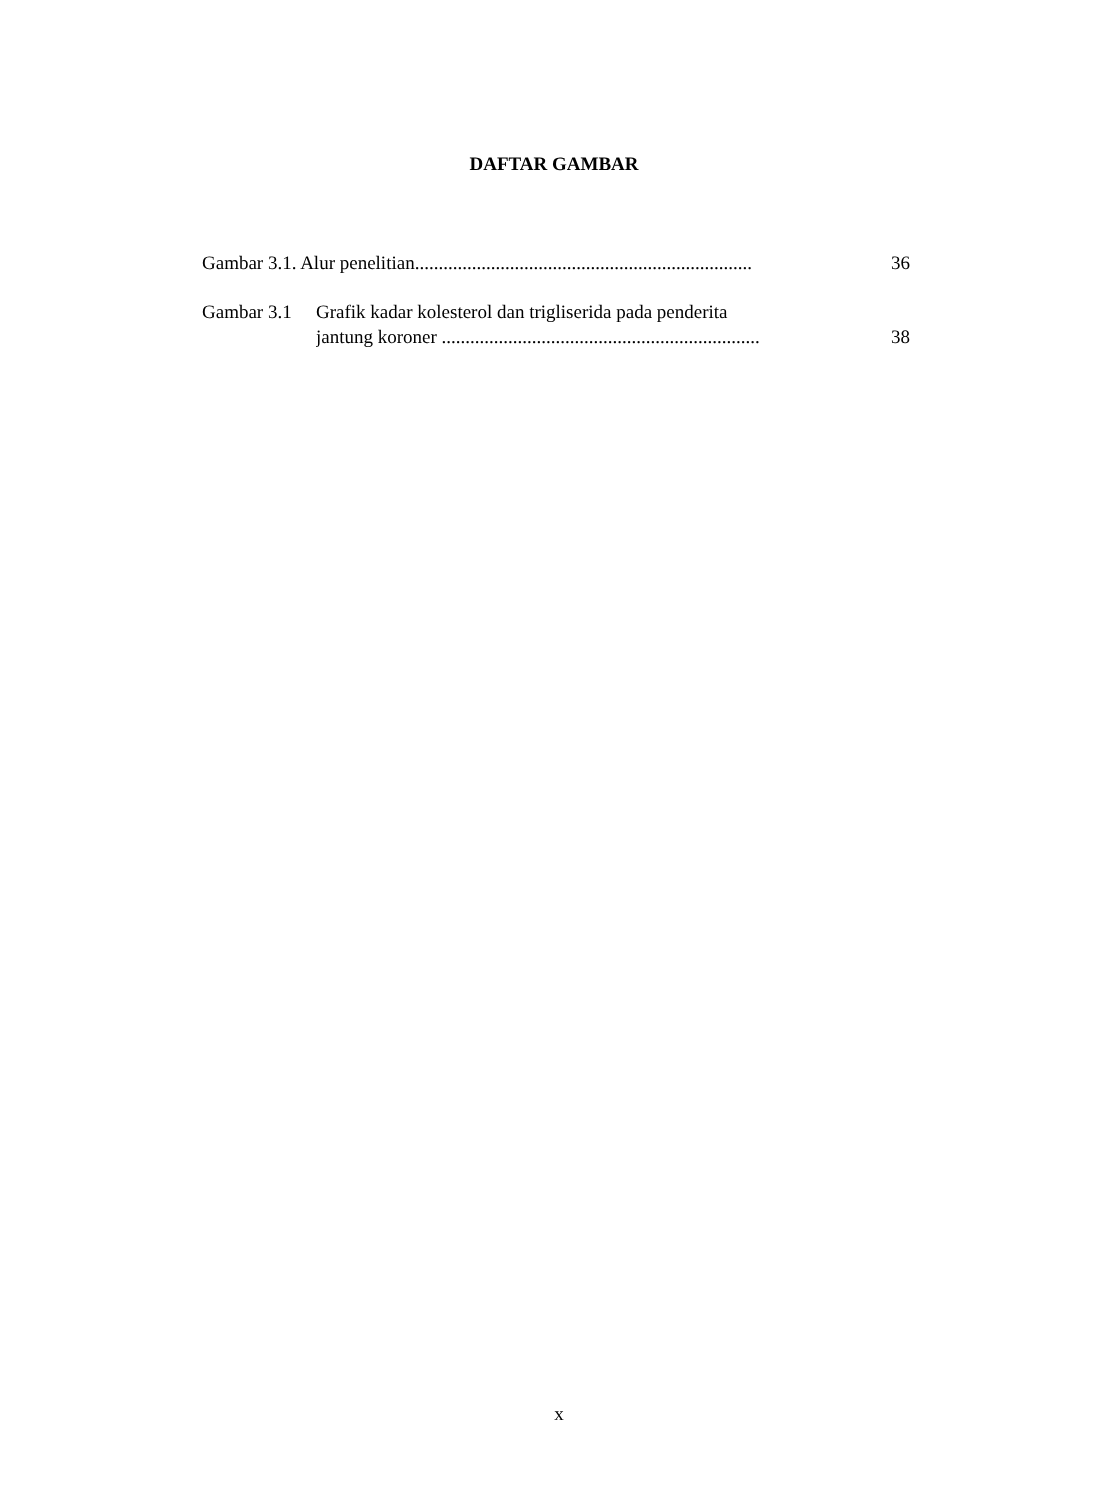DAFTAR GAMBAR
Gambar 3.1. Alur penelitian....................................................................... 36
Gambar 3.1 Grafik kadar kolesterol dan trigliserida pada penderita
jantung koroner ................................................................... 38
x